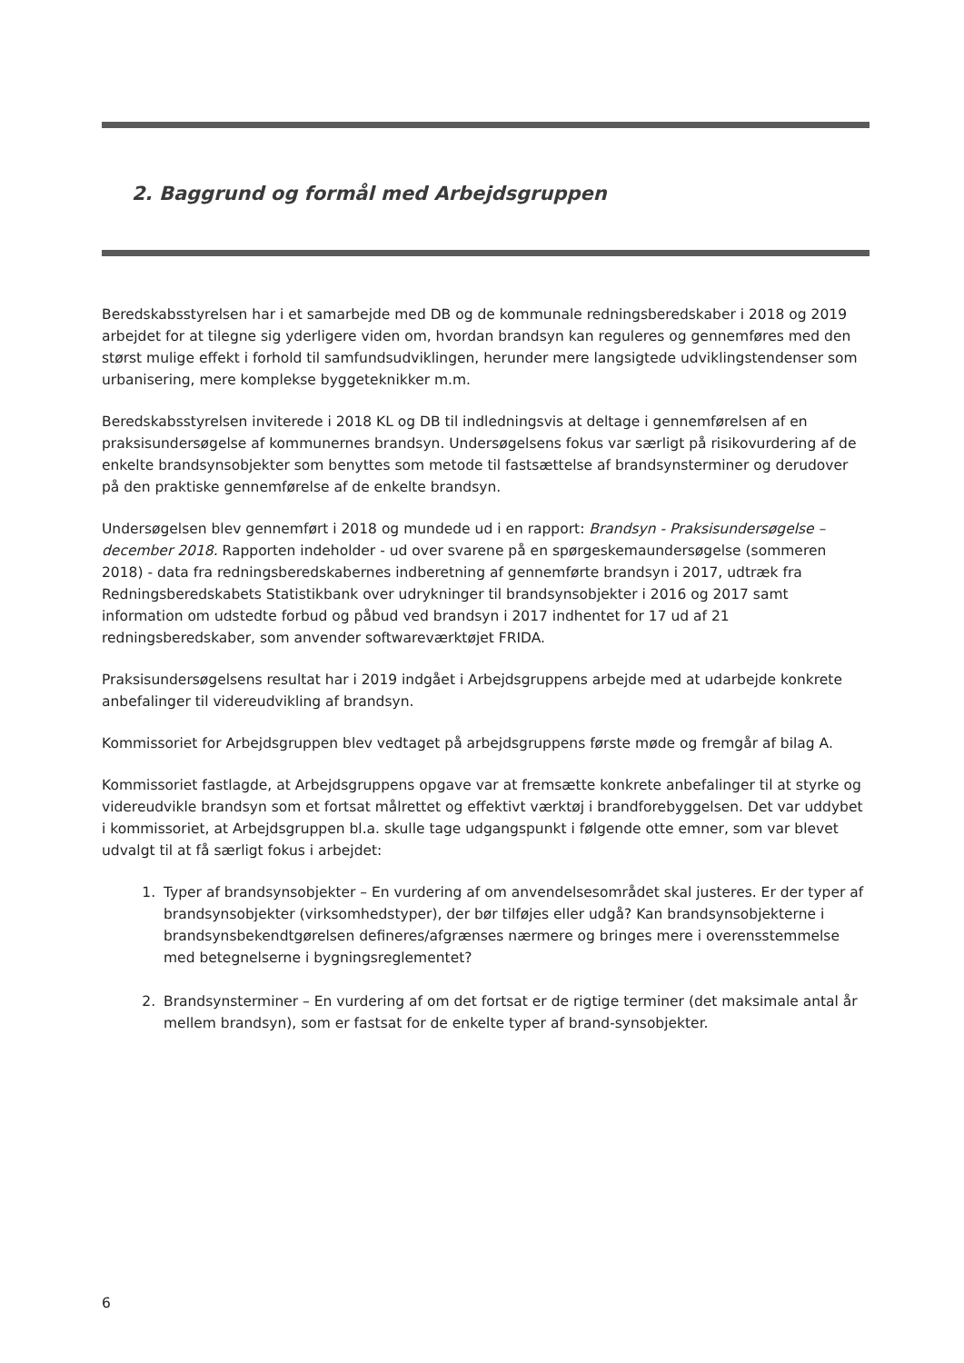2. Baggrund og formål med Arbejdsgruppen
Beredskabsstyrelsen har i et samarbejde med DB og de kommunale redningsberedskaber i 2018 og 2019 arbejdet for at tilegne sig yderligere viden om, hvordan brandsyn kan reguleres og gennemføres med den størst mulige effekt i forhold til samfundsudviklingen, herunder mere langsigtede udviklingstendenser som urbanisering, mere komplekse byggeteknikker m.m.
Beredskabsstyrelsen inviterede i 2018 KL og DB til indledningsvis at deltage i gennemførelsen af en praksisundersøgelse af kommunernes brandsyn. Undersøgelsens fokus var særligt på risikovurdering af de enkelte brandsynsobjekter som benyttes som metode til fastsættelse af brandsynsterminer og derudover på den praktiske gennemførelse af de enkelte brandsyn.
Undersøgelsen blev gennemført i 2018 og mundede ud i en rapport: Brandsyn - Praksisundersøgelse – december 2018. Rapporten indeholder - ud over svarene på en spørgeskemaundersøgelse (sommeren 2018) - data fra redningsberedskabernes indberetning af gennemførte brandsyn i 2017, udtræk fra Redningsberedskabets Statistikbank over udrykninger til brandsynsobjekter i 2016 og 2017 samt information om udstedte forbud og påbud ved brandsyn i 2017 indhentet for 17 ud af 21 redningsberedskaber, som anvender softwareværktøjet FRIDA.
Praksisundersøgelsens resultat har i 2019 indgået i Arbejdsgruppens arbejde med at udarbejde konkrete anbefalinger til videreudvikling af brandsyn.
Kommissoriet for Arbejdsgruppen blev vedtaget på arbejdsgruppens første møde og fremgår af bilag A.
Kommissoriet fastlagde, at Arbejdsgruppens opgave var at fremsætte konkrete anbefalinger til at styrke og videreudvikle brandsyn som et fortsat målrettet og effektivt værktøj i brandforebyggelsen. Det var uddybet i kommissoriet, at Arbejdsgruppen bl.a. skulle tage udgangspunkt i følgende otte emner, som var blevet udvalgt til at få særligt fokus i arbejdet:
1. Typer af brandsynsobjekter – En vurdering af om anvendelsesområdet skal justeres. Er der typer af brandsynsobjekter (virksomhedstyper), der bør tilføjes eller udgå? Kan brandsynsobjekterne i brandsynsbekendtgørelsen defineres/afgrænses nærmere og bringes mere i overensstemmelse med betegnelserne i bygningsreglementet?
2. Brandsynsterminer – En vurdering af om det fortsat er de rigtige terminer (det maksimale antal år mellem brandsyn), som er fastsat for de enkelte typer af brand-synsobjekter.
6